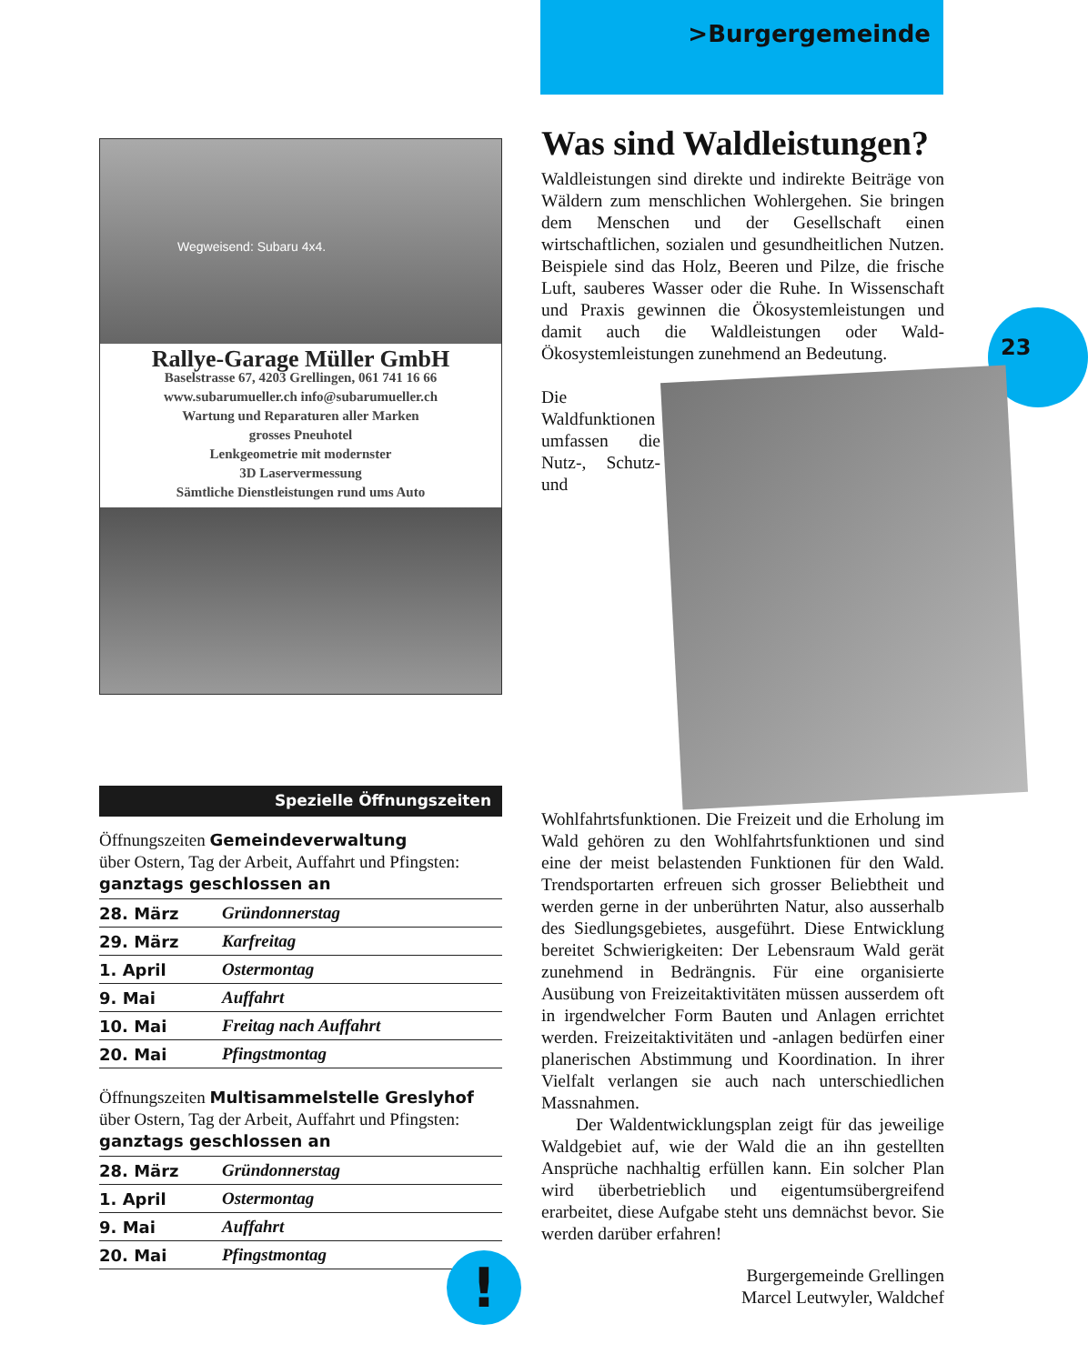>Burgergemeinde
23
Wegweisend: Subaru 4x4.
Rallye-Garage Müller GmbH
Baselstrasse 67, 4203 Grellingen, 061 741 16 66
www.subarumueller.ch info@subarumueller.ch
Wartung und Reparaturen aller Marken
grosses Pneuhotel
Lenkgeometrie mit modernster
3D Laservermessung
Sämtliche Dienstleistungen rund ums Auto
Spezielle Öffnungszeiten
Öffnungszeiten Gemeindeverwaltung
über Ostern, Tag der Arbeit, Auffahrt und Pfingsten:
ganztags geschlossen an
| 28. März | Gründonnerstag |
| 29. März | Karfreitag |
| 1. April | Ostermontag |
| 9. Mai | Auffahrt |
| 10. Mai | Freitag nach Auffahrt |
| 20. Mai | Pfingstmontag |
Öffnungszeiten Multisammelstelle Greslyhof
über Ostern, Tag der Arbeit, Auffahrt und Pfingsten:
ganztags geschlossen an
| 28. März | Gründonnerstag |
| 1. April | Ostermontag |
| 9. Mai | Auffahrt |
| 20. Mai | Pfingstmontag |
!
Was sind Waldleistungen?
Waldleistungen sind direkte und indirekte Beiträge von Wäldern zum menschlichen Wohlergehen. Sie bringen dem Menschen und der Gesellschaft einen wirtschaftlichen, sozialen und gesundheitlichen Nutzen. Beispiele sind das Holz, Beeren und Pilze, die frische Luft, sauberes Wasser oder die Ruhe. In Wissenschaft und Praxis gewinnen die Ökosystemleistungen und damit auch die Waldleistungen oder Wald-Ökosystemleistungen zunehmend an Bedeutung.
Die Waldfunktionen umfassen die Nutz-, Schutz- und Wohlfahrtsfunktionen. Die Freizeit und die Erholung im Wald gehören zu den Wohlfahrtsfunktionen und sind eine der meist belastenden Funktionen für den Wald. Trendsportarten erfreuen sich grosser Beliebtheit und werden gerne in der unberührten Natur, also ausserhalb des Siedlungsgebietes, ausgeführt. Diese Entwicklung bereitet Schwierigkeiten: Der Lebensraum Wald gerät zunehmend in Bedrängnis. Für eine organisierte Ausübung von Freizeitaktivitäten müssen ausserdem oft in irgendwelcher Form Bauten und Anlagen errichtet werden. Freizeitaktivitäten und -anlagen bedürfen einer planerischen Abstimmung und Koordination. In ihrer Vielfalt verlangen sie auch nach unterschiedlichen Massnahmen.
Der Waldentwicklungsplan zeigt für das jeweilige Waldgebiet auf, wie der Wald die an ihn gestellten Ansprüche nachhaltig erfüllen kann. Ein solcher Plan wird überbetrieblich und eigentumsübergreifend erarbeitet, diese Aufgabe steht uns demnächst bevor. Sie werden darüber erfahren!
Burgergemeinde Grellingen
Marcel Leutwyler, Waldchef